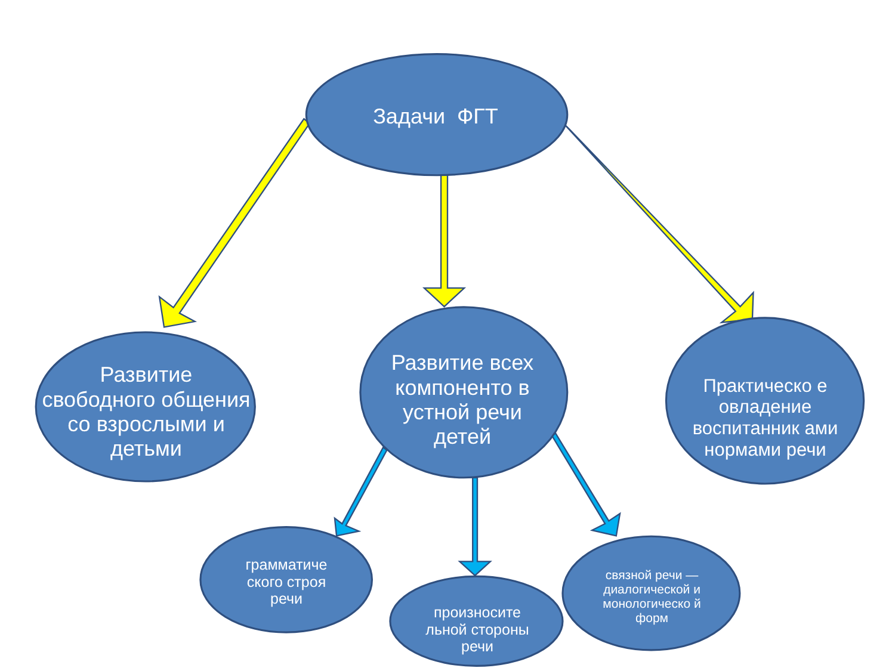Задачи ФГТ
Развитие свободного общения со взрослыми и детьми
Развитие всех компоненто в устной речи детей
Практическо е овладение воспитанник ами нормами речи
грамматиче ского строя речи
произносите льной стороны речи
связной речи — диалогической и монологическо й форм